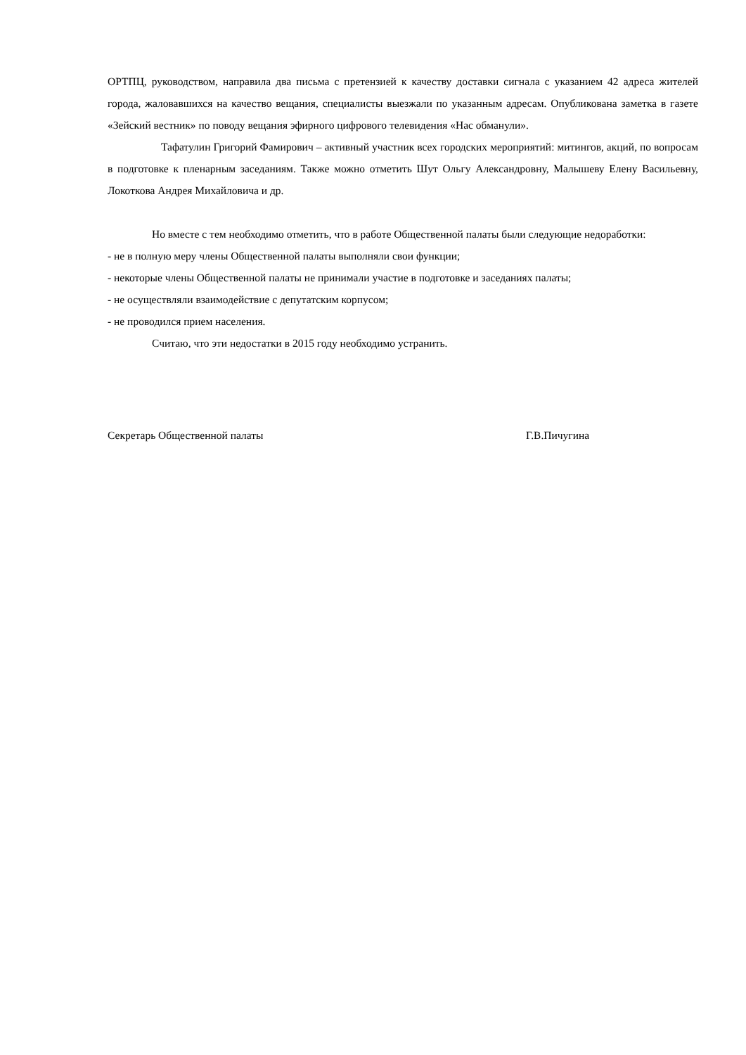ОРТПЦ, руководством, направила два письма с претензией к качеству доставки сигнала с указанием 42 адреса жителей города, жаловавшихся на качество вещания, специалисты выезжали по указанным адресам. Опубликована заметка в газете «Зейский вестник» по поводу вещания эфирного цифрового телевидения «Нас обманули».
Тафатулин Григорий Фамирович – активный участник всех городских мероприятий: митингов, акций, по вопросам в подготовке к пленарным заседаниям. Также можно отметить Шут Ольгу Александровну, Малышеву Елену Васильевну, Локоткова Андрея Михайловича и др.
Но вместе с тем необходимо отметить, что в работе Общественной палаты были следующие недоработки:
- не в полную меру члены Общественной палаты выполняли свои функции;
- некоторые члены Общественной палаты не принимали участие в подготовке и заседаниях палаты;
- не осуществляли взаимодействие с депутатским корпусом;
- не проводился прием населения.
Считаю, что эти недостатки в 2015 году необходимо устранить.
Секретарь Общественной палаты Г.В.Пичугина